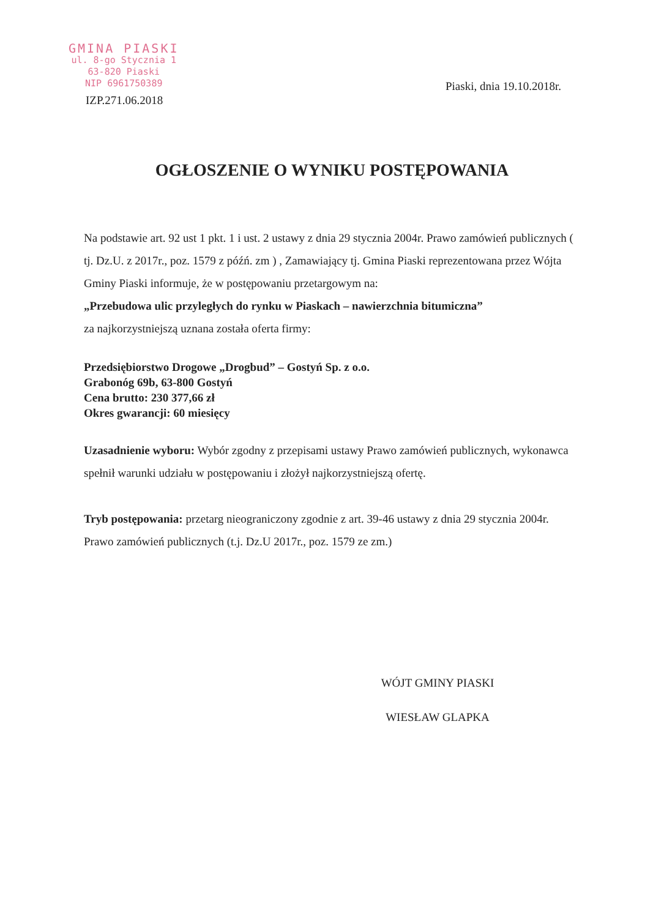GMINA PIASKI
ul. 8-go Stycznia 1
63-820 Piaski
NIP 6961750389
Piaski, dnia 19.10.2018r.
IZP.271.06.2018
OGŁOSZENIE O WYNIKU POSTĘPOWANIA
Na podstawie art. 92 ust 1 pkt. 1 i ust. 2 ustawy z dnia 29 stycznia 2004r. Prawo zamówień publicznych ( tj. Dz.U. z 2017r., poz. 1579 z późń. zm ) , Zamawiający tj. Gmina Piaski reprezentowana przez Wójta Gminy Piaski informuje, że w postępowaniu przetargowym na:
„Przebudowa ulic przyległych do rynku w Piaskach – nawierzchnia bitumiczna”
za najkorzystniejszą uznana została oferta firmy:
Przedsiębiorstwo Drogowe „Drogbud” – Gostyń Sp. z o.o.
Grabonóg 69b, 63-800 Gostyń
Cena brutto: 230 377,66 zł
Okres gwarancji: 60 miesięcy
Uzasadnienie wyboru: Wybór zgodny z przepisami ustawy Prawo zamówień publicznych, wykonawca spełnił warunki udziału w postępowaniu i złożył najkorzystniejszą ofertę.
Tryb postępowania: przetarg nieograniczony zgodnie z art. 39-46 ustawy z dnia 29 stycznia 2004r. Prawo zamówień publicznych (t.j. Dz.U 2017r., poz. 1579 ze zm.)
WÓJT GMINY PIASKI
WIESŁAW GLAPKA